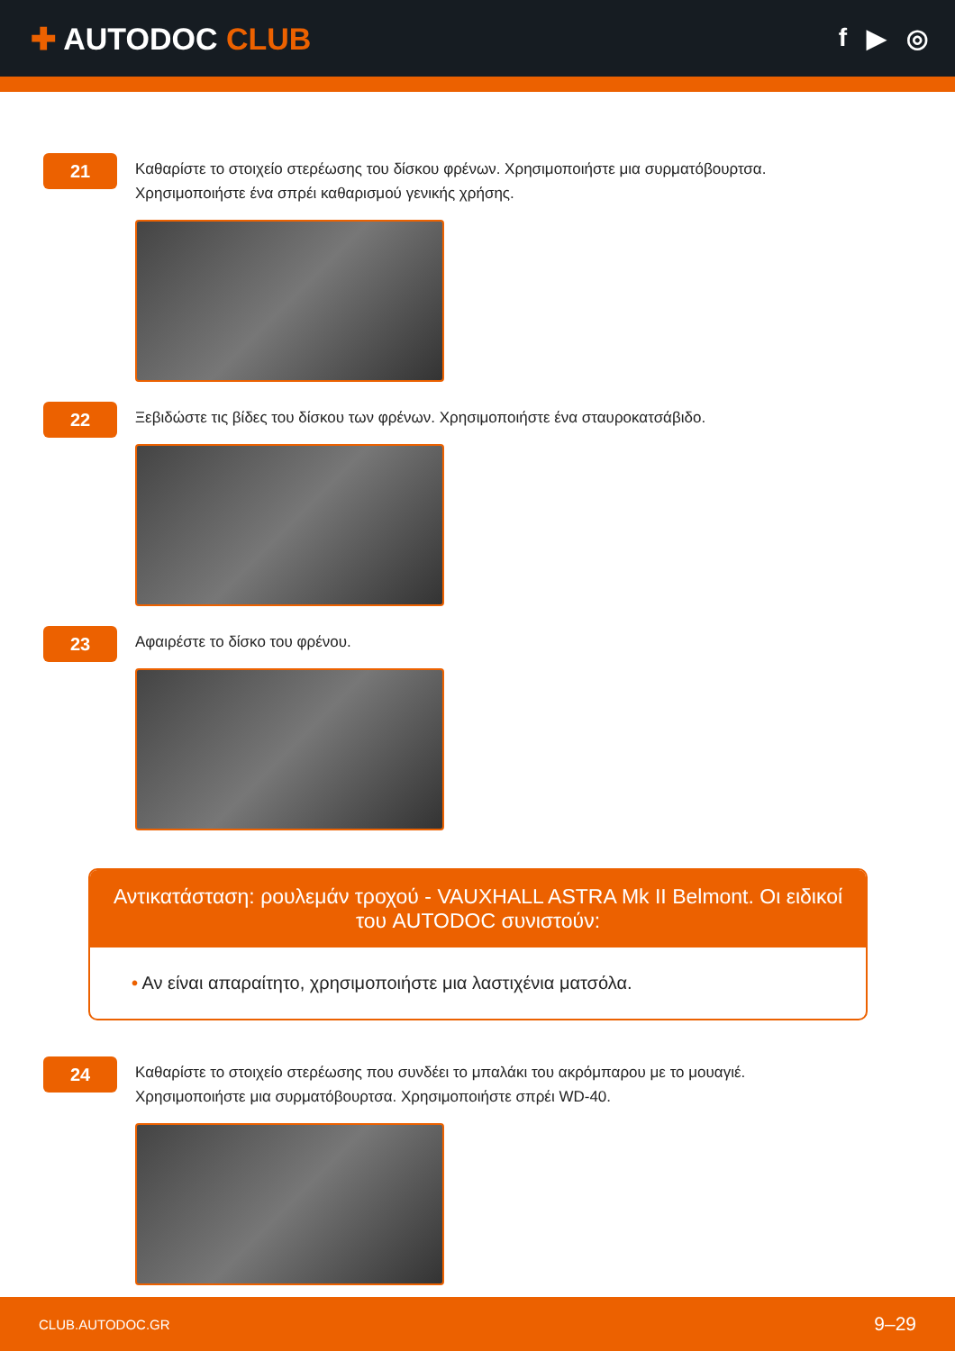✚ AUTODOC CLUB
f ▶ ◎
21
Καθαρίστε το στοιχείο στερέωσης του δίσκου φρένων. Χρησιμοποιήστε μια συρματόβουρτσα. Χρησιμοποιήστε ένα σπρέι καθαρισμού γενικής χρήσης.
22
Ξεβιδώστε τις βίδες του δίσκου των φρένων. Χρησιμοποιήστε ένα σταυροκατσάβιδο.
23
Αφαιρέστε το δίσκο του φρένου.
Αντικατάσταση: ρουλεμάν τροχού - VAUXHALL ASTRA Mk II Belmont. Οι ειδικοί του AUTODOC συνιστούν:
• Αν είναι απαραίτητο, χρησιμοποιήστε μια λαστιχένια ματσόλα.
24
Καθαρίστε το στοιχείο στερέωσης που συνδέει το μπαλάκι του ακρόμπαρου με το μουαγιέ. Χρησιμοποιήστε μια συρματόβουρτσα. Χρησιμοποιήστε σπρέι WD-40.
CLUB.AUTODOC.GR 9–29